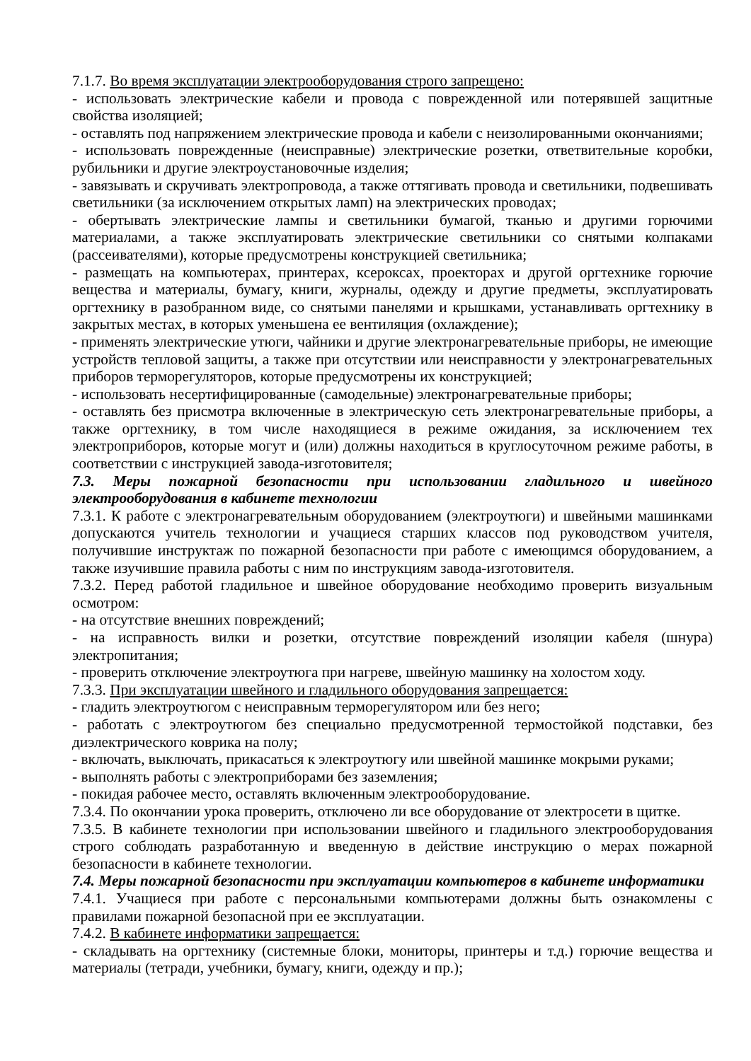7.1.7. Во время эксплуатации электрооборудования строго запрещено:
- использовать электрические кабели и провода с поврежденной или потерявшей защитные свойства изоляцией;
- оставлять под напряжением электрические провода и кабели с неизолированными окончаниями;
- использовать поврежденные (неисправные) электрические розетки, ответвительные коробки, рубильники и другие электроустановочные изделия;
- завязывать и скручивать электропровода, а также оттягивать провода и светильники, подвешивать светильники (за исключением открытых ламп) на электрических проводах;
- обертывать электрические лампы и светильники бумагой, тканью и другими горючими материалами, а также эксплуатировать электрические светильники со снятыми колпаками (рассеивателями), которые предусмотрены конструкцией светильника;
- размещать на компьютерах, принтерах, ксероксах, проекторах и другой оргтехнике горючие вещества и материалы, бумагу, книги, журналы, одежду и другие предметы, эксплуатировать оргтехнику в разобранном виде, со снятыми панелями и крышками, устанавливать оргтехнику в закрытых местах, в которых уменьшена ее вентиляция (охлаждение);
- применять электрические утюги, чайники и другие электронагревательные приборы, не имеющие устройств тепловой защиты, а также при отсутствии или неисправности у электронагревательных приборов терморегуляторов, которые предусмотрены их конструкцией;
- использовать несертифицированные (самодельные) электронагревательные приборы;
- оставлять без присмотра включенные в электрическую сеть электронагревательные приборы, а также оргтехнику, в том числе находящиеся в режиме ожидания, за исключением тех электроприборов, которые могут и (или) должны находиться в круглосуточном режиме работы, в соответствии с инструкцией завода-изготовителя;
7.3. Меры пожарной безопасности при использовании гладильного и швейного электрооборудования в кабинете технологии
7.3.1. К работе с электронагревательным оборудованием (электроутюги) и швейными машинками допускаются учитель технологии и учащиеся старших классов под руководством учителя, получившие инструктаж по пожарной безопасности при работе с имеющимся оборудованием, а также изучившие правила работы с ним по инструкциям завода-изготовителя.
7.3.2. Перед работой гладильное и швейное оборудование необходимо проверить визуальным осмотром:
- на отсутствие внешних повреждений;
- на исправность вилки и розетки, отсутствие повреждений изоляции кабеля (шнура) электропитания;
- проверить отключение электроутюга при нагреве, швейную машинку на холостом ходу.
7.3.3. При эксплуатации швейного и гладильного оборудования запрещается:
- гладить электроутюгом с неисправным терморегулятором или без него;
- работать с электроутюгом без специально предусмотренной термостойкой подставки, без диэлектрического коврика на полу;
- включать, выключать, прикасаться к электроутюгу или швейной машинке мокрыми руками;
- выполнять работы с электроприборами без заземления;
- покидая рабочее место, оставлять включенным электрооборудование.
7.3.4. По окончании урока проверить, отключено ли все оборудование от электросети в щитке.
7.3.5. В кабинете технологии при использовании швейного и гладильного электрооборудования строго соблюдать разработанную и введенную в действие инструкцию о мерах пожарной безопасности в кабинете технологии.
7.4. Меры пожарной безопасности при эксплуатации компьютеров в кабинете информатики
7.4.1. Учащиеся при работе с персональными компьютерами должны быть ознакомлены с правилами пожарной безопасной при ее эксплуатации.
7.4.2. В кабинете информатики запрещается:
- складывать на оргтехнику (системные блоки, мониторы, принтеры и т.д.) горючие вещества и материалы (тетради, учебники, бумагу, книги, одежду и пр.);